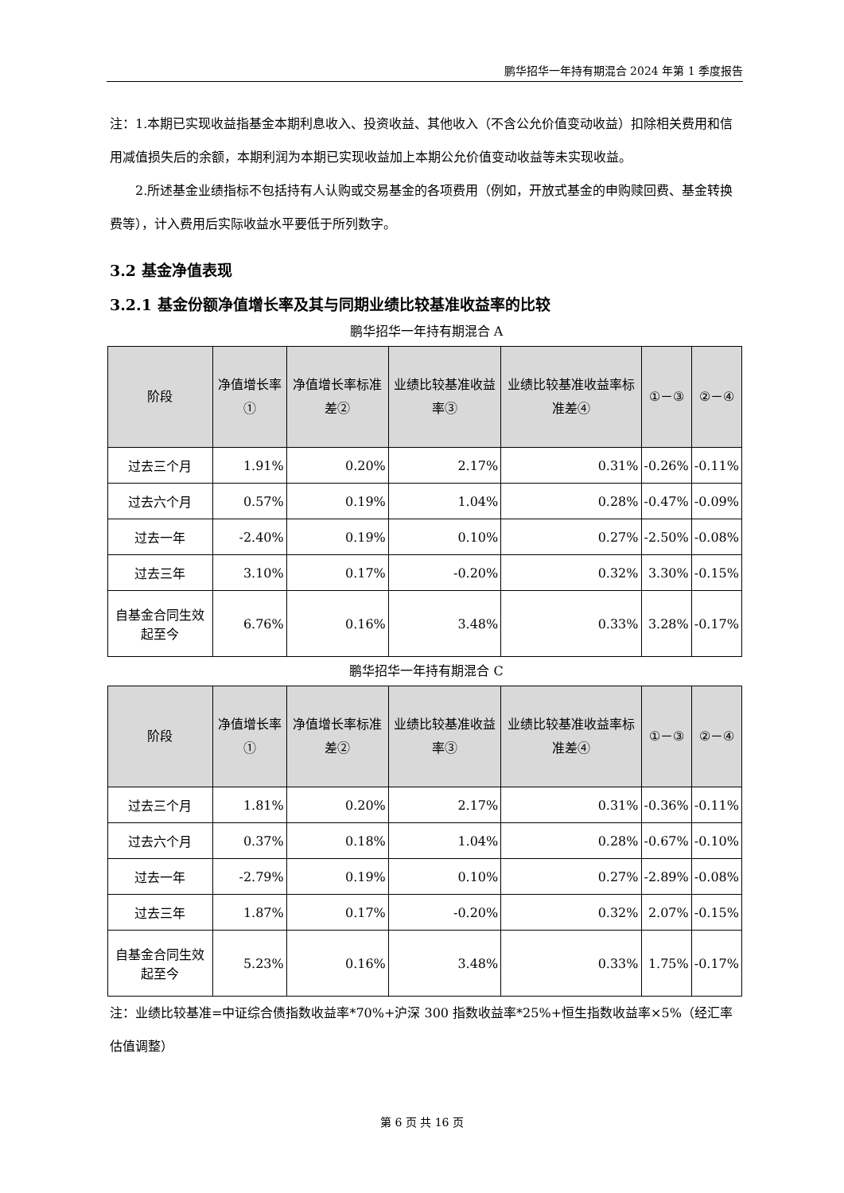鹏华招华一年持有期混合 2024 年第 1 季度报告
注：1.本期已实现收益指基金本期利息收入、投资收益、其他收入（不含公允价值变动收益）扣除相关费用和信用减值损失后的余额，本期利润为本期已实现收益加上本期公允价值变动收益等未实现收益。
2.所述基金业绩指标不包括持有人认购或交易基金的各项费用（例如，开放式基金的申购赎回费、基金转换费等），计入费用后实际收益水平要低于所列数字。
3.2 基金净值表现
3.2.1 基金份额净值增长率及其与同期业绩比较基准收益率的比较
鹏华招华一年持有期混合 A
| 阶段 | 净值增长率① | 净值增长率标准差② | 业绩比较基准收益率③ | 业绩比较基准收益率标准差④ | ①－③ | ②－④ |
| --- | --- | --- | --- | --- | --- | --- |
| 过去三个月 | 1.91% | 0.20% | 2.17% | 0.31% | -0.26% | -0.11% |
| 过去六个月 | 0.57% | 0.19% | 1.04% | 0.28% | -0.47% | -0.09% |
| 过去一年 | -2.40% | 0.19% | 0.10% | 0.27% | -2.50% | -0.08% |
| 过去三年 | 3.10% | 0.17% | -0.20% | 0.32% | 3.30% | -0.15% |
| 自基金合同生效起至今 | 6.76% | 0.16% | 3.48% | 0.33% | 3.28% | -0.17% |
鹏华招华一年持有期混合 C
| 阶段 | 净值增长率① | 净值增长率标准差② | 业绩比较基准收益率③ | 业绩比较基准收益率标准差④ | ①－③ | ②－④ |
| --- | --- | --- | --- | --- | --- | --- |
| 过去三个月 | 1.81% | 0.20% | 2.17% | 0.31% | -0.36% | -0.11% |
| 过去六个月 | 0.37% | 0.18% | 1.04% | 0.28% | -0.67% | -0.10% |
| 过去一年 | -2.79% | 0.19% | 0.10% | 0.27% | -2.89% | -0.08% |
| 过去三年 | 1.87% | 0.17% | -0.20% | 0.32% | 2.07% | -0.15% |
| 自基金合同生效起至今 | 5.23% | 0.16% | 3.48% | 0.33% | 1.75% | -0.17% |
注：业绩比较基准=中证综合债指数收益率*70%+沪深 300 指数收益率*25%+恒生指数收益率×5%（经汇率估值调整）
第 6 页 共 16 页